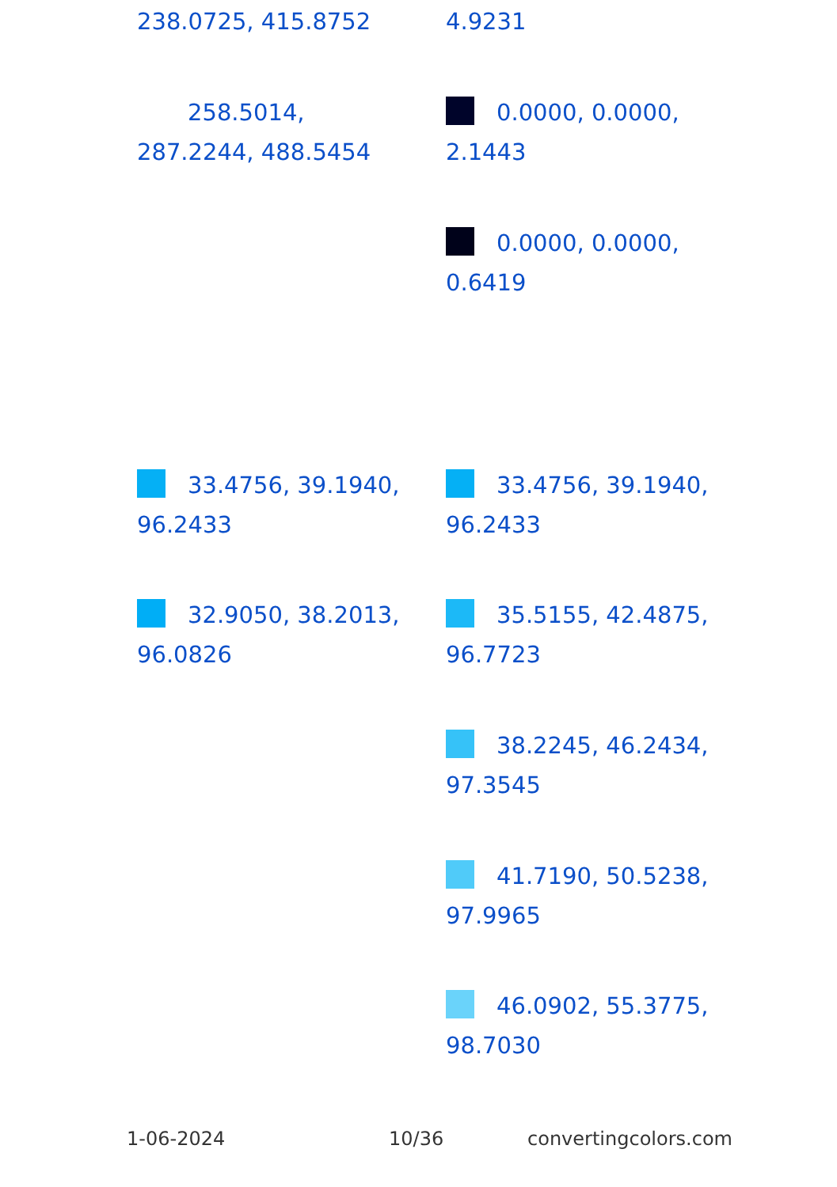238.0725, 415.8752 4.9231
258.5014, 287.2244, 488.5454
0.0000, 0.0000, 2.1443
0.0000, 0.0000, 0.6419
33.4756, 39.1940, 96.2433
33.4756, 39.1940, 96.2433
32.9050, 38.2013, 96.0826
35.5155, 42.4875, 96.7723
38.2245, 46.2434, 97.3545
41.7190, 50.5238, 97.9965
46.0902, 55.3775, 98.7030
1-06-2024 10/36 convertingcolors.com